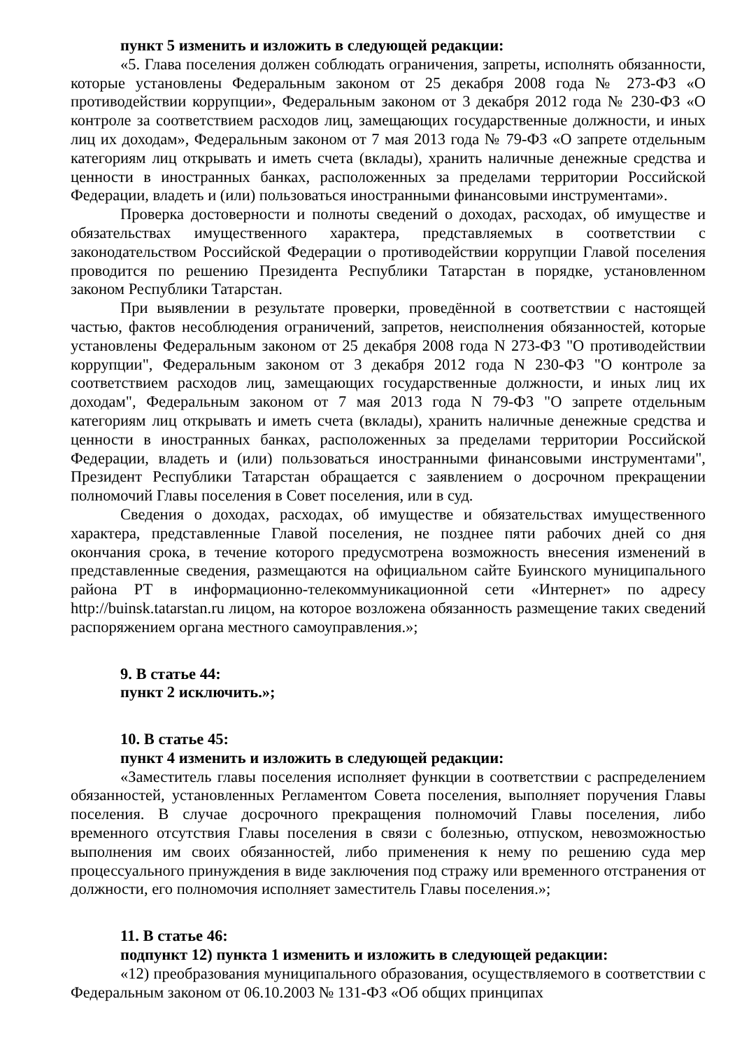пункт 5 изменить и изложить в следующей редакции:
«5. Глава поселения должен соблюдать ограничения, запреты, исполнять обязанности, которые установлены Федеральным законом от 25 декабря 2008 года № 273-ФЗ «О противодействии коррупции», Федеральным законом от 3 декабря 2012 года № 230-ФЗ «О контроле за соответствием расходов лиц, замещающих государственные должности, и иных лиц их доходам», Федеральным законом от 7 мая 2013 года № 79-ФЗ «О запрете отдельным категориям лиц открывать и иметь счета (вклады), хранить наличные денежные средства и ценности в иностранных банках, расположенных за пределами территории Российской Федерации, владеть и (или) пользоваться иностранными финансовыми инструментами».
Проверка достоверности и полноты сведений о доходах, расходах, об имуществе и обязательствах имущественного характера, представляемых в соответствии с законодательством Российской Федерации о противодействии коррупции Главой поселения проводится по решению Президента Республики Татарстан в порядке, установленном законом Республики Татарстан.
При выявлении в результате проверки, проведённой в соответствии с настоящей частью, фактов несоблюдения ограничений, запретов, неисполнения обязанностей, которые установлены Федеральным законом от 25 декабря 2008 года N 273-ФЗ "О противодействии коррупции", Федеральным законом от 3 декабря 2012 года N 230-ФЗ "О контроле за соответствием расходов лиц, замещающих государственные должности, и иных лиц их доходам", Федеральным законом от 7 мая 2013 года N 79-ФЗ "О запрете отдельным категориям лиц открывать и иметь счета (вклады), хранить наличные денежные средства и ценности в иностранных банках, расположенных за пределами территории Российской Федерации, владеть и (или) пользоваться иностранными финансовыми инструментами", Президент Республики Татарстан обращается с заявлением о досрочном прекращении полномочий Главы поселения в Совет поселения, или в суд.
Сведения о доходах, расходах, об имуществе и обязательствах имущественного характера, представленные Главой поселения, не позднее пяти рабочих дней со дня окончания срока, в течение которого предусмотрена возможность внесения изменений в представленные сведения, размещаются на официальном сайте Буинского муниципального района РТ в информационно-телекоммуникационной сети «Интернет» по адресу http://buinsk.tatarstan.ru лицом, на которое возложена обязанность размещение таких сведений распоряжением органа местного самоуправления.»;
9. В статье 44:
пункт 2 исключить.»;
10. В статье 45:
пункт 4 изменить и изложить в следующей редакции:
«Заместитель главы поселения исполняет функции в соответствии с распределением обязанностей, установленных Регламентом Совета поселения, выполняет поручения Главы поселения. В случае досрочного прекращения полномочий Главы поселения, либо временного отсутствия Главы поселения в связи с болезнью, отпуском, невозможностью выполнения им своих обязанностей, либо применения к нему по решению суда мер процессуального принуждения в виде заключения под стражу или временного отстранения от должности, его полномочия исполняет заместитель Главы поселения.»;
11. В статье 46:
подпункт 12) пункта 1 изменить и изложить в следующей редакции:
«12) преобразования муниципального образования, осуществляемого в соответствии с Федеральным законом от 06.10.2003 № 131-ФЗ «Об общих принципах